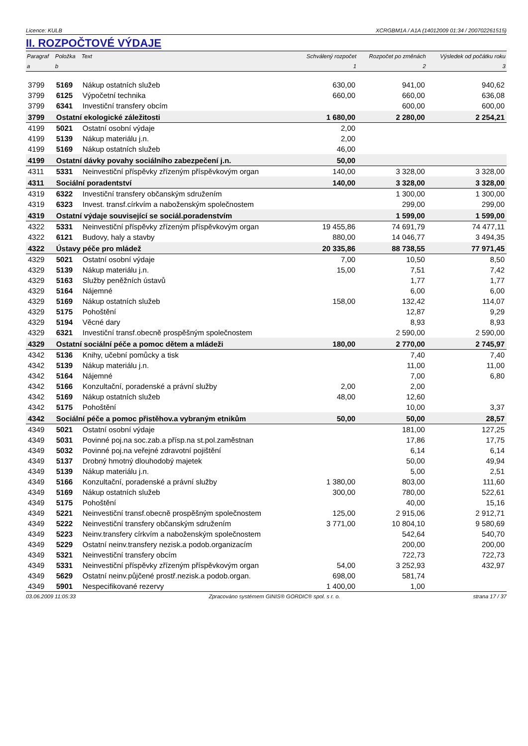Licence: KULB XCRGBM1A / A1A (14012009 01:34 / 200702261515)
II. ROZPOČTOVÉ VÝDAJE
| Paragraf | Položka | Text | Schválený rozpočet | Rozpočet po změnách | Výsledek od počátku roku |
| --- | --- | --- | --- | --- | --- |
| a | b | | 1 | 2 | 3 |
| 3799 | 5169 | Nákup ostatních služeb | 630,00 | 941,00 | 940,62 |
| 3799 | 6125 | Výpočetní technika | 660,00 | 660,00 | 636,08 |
| 3799 | 6341 | Investiční transfery obcím | | 600,00 | 600,00 |
| 3799 | Ostatní ekologické záležitosti | | 1 680,00 | 2 280,00 | 2 254,21 |
| 4199 | 5021 | Ostatní osobní výdaje | 2,00 | | |
| 4199 | 5139 | Nákup materiálu j.n. | 2,00 | | |
| 4199 | 5169 | Nákup ostatních služeb | 46,00 | | |
| 4199 | Ostatní dávky povahy sociálního zabezpečení j.n. | | 50,00 | | |
| 4311 | 5331 | Neinvestiční příspěvky zřízeným příspěvkovým organ | 140,00 | 3 328,00 | 3 328,00 |
| 4311 | Sociální poradentství | | 140,00 | 3 328,00 | 3 328,00 |
| 4319 | 6322 | Investiční transfery občanským sdružením | | 1 300,00 | 1 300,00 |
| 4319 | 6323 | Invest. transf.církvím a naboženským společnostem | | 299,00 | 299,00 |
| 4319 | Ostatní výdaje související se sociál.poradenstvím | | | 1 599,00 | 1 599,00 |
| 4322 | 5331 | Neinvestiční příspěvky zřízeným příspěvkovým organ | 19 455,86 | 74 691,79 | 74 477,11 |
| 4322 | 6121 | Budovy, haly a stavby | 880,00 | 14 046,77 | 3 494,35 |
| 4322 | Ústavy péče pro mládež | | 20 335,86 | 88 738,55 | 77 971,45 |
| 4329 | 5021 | Ostatní osobní výdaje | 7,00 | 10,50 | 8,50 |
| 4329 | 5139 | Nákup materiálu j.n. | 15,00 | 7,51 | 7,42 |
| 4329 | 5163 | Služby peněžních ústavů | | 1,77 | 1,77 |
| 4329 | 5164 | Nájemné | | 6,00 | 6,00 |
| 4329 | 5169 | Nákup ostatních služeb | 158,00 | 132,42 | 114,07 |
| 4329 | 5175 | Pohoštění | | 12,87 | 9,29 |
| 4329 | 5194 | Věcné dary | | 8,93 | 8,93 |
| 4329 | 6321 | Investiční transf.obecně prospěšným společnostem | | 2 590,00 | 2 590,00 |
| 4329 | Ostatní sociální péče a pomoc dětem a mládeži | | 180,00 | 2 770,00 | 2 745,97 |
| 4342 | 5136 | Knihy, učební pomůcky a tisk | | 7,40 | 7,40 |
| 4342 | 5139 | Nákup materiálu j.n. | | 11,00 | 11,00 |
| 4342 | 5164 | Nájemné | | 7,00 | 6,80 |
| 4342 | 5166 | Konzultační, poradenské a právní služby | 2,00 | 2,00 | |
| 4342 | 5169 | Nákup ostatních služeb | 48,00 | 12,60 | |
| 4342 | 5175 | Pohoštění | | 10,00 | 3,37 |
| 4342 | Sociální péče a pomoc přistěhov.a vybraným etnikům | | 50,00 | 50,00 | 28,57 |
| 4349 | 5021 | Ostatní osobní výdaje | | 181,00 | 127,25 |
| 4349 | 5031 | Povinné poj.na soc.zab.a přísp.na st.pol.zaměstnan | | 17,86 | 17,75 |
| 4349 | 5032 | Povinné poj.na veřejné zdravotní pojištění | | 6,14 | 6,14 |
| 4349 | 5137 | Drobný hmotný dlouhodobý majetek | | 50,00 | 49,94 |
| 4349 | 5139 | Nákup materiálu j.n. | | 5,00 | 2,51 |
| 4349 | 5166 | Konzultační, poradenské a právní služby | 1 380,00 | 803,00 | 111,60 |
| 4349 | 5169 | Nákup ostatních služeb | 300,00 | 780,00 | 522,61 |
| 4349 | 5175 | Pohoštění | | 40,00 | 15,16 |
| 4349 | 5221 | Neinvestiční transf.obecně prospěšným společnostem | 125,00 | 2 915,06 | 2 912,71 |
| 4349 | 5222 | Neinvestiční transfery občanským sdružením | 3 771,00 | 10 804,10 | 9 580,69 |
| 4349 | 5223 | Neinv.transfery církvím a naboženským společnostem | | 542,64 | 540,70 |
| 4349 | 5229 | Ostatní neinv.transfery nezisk.a podob.organizacím | | 200,00 | 200,00 |
| 4349 | 5321 | Neinvestiční transfery obcím | | 722,73 | 722,73 |
| 4349 | 5331 | Neinvestiční příspěvky zřízeným příspěvkovým organ | 54,00 | 3 252,93 | 432,97 |
| 4349 | 5629 | Ostatní neinv.půjčené prostř.nezisk.a podob.organ. | 698,00 | 581,74 | |
| 4349 | 5901 | Nespecifikované rezervy | 1 400,00 | 1,00 | |
03.06.2009 11:05:33 Zpracováno systémem GINIS® GORDIC® spol. s r. o. strana 17 / 37